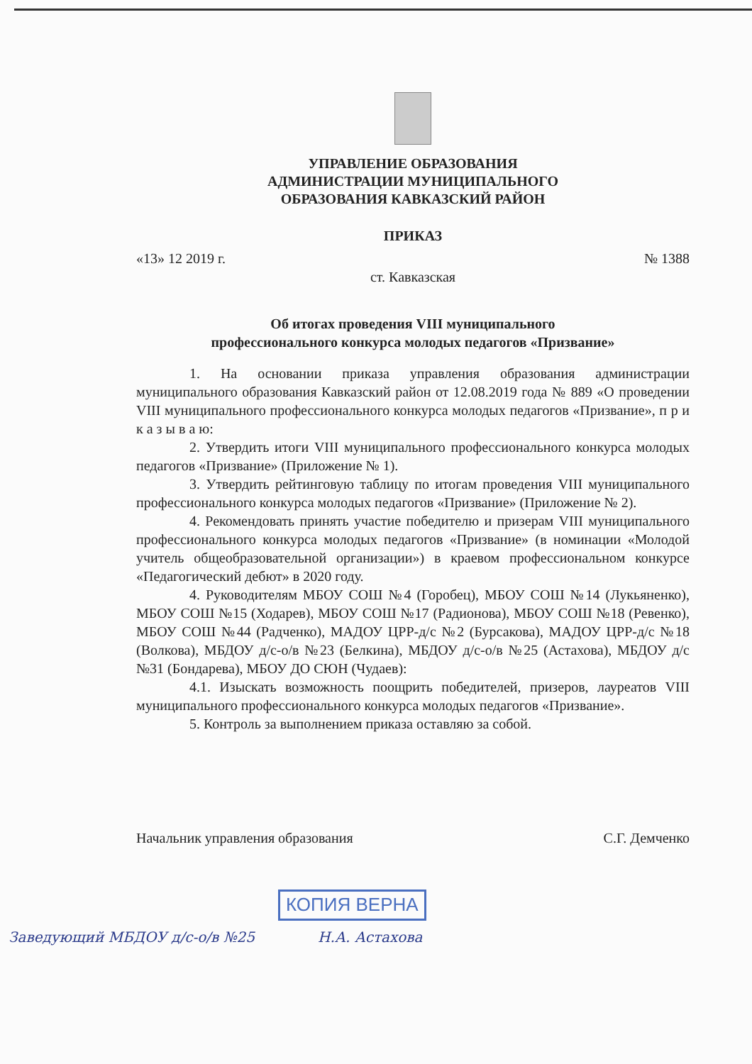УПРАВЛЕНИЕ ОБРАЗОВАНИЯ
АДМИНИСТРАЦИИ МУНИЦИПАЛЬНОГО
ОБРАЗОВАНИЯ КАВКАЗСКИЙ РАЙОН
ПРИКАЗ
«13» 12 2019 г. № 1388
ст. Кавказская
Об итогах проведения VIII муниципального
профессионального конкурса молодых педагогов «Призвание»
1. На основании приказа управления образования администрации муниципального образования Кавказский район от 12.08.2019 года № 889 «О проведении VIII муниципального профессионального конкурса молодых педагогов «Призвание», п р и к а з ы в а ю:
2. Утвердить итоги VIII муниципального профессионального конкурса молодых педагогов «Призвание» (Приложение № 1).
3. Утвердить рейтинговую таблицу по итогам проведения VIII муниципального профессионального конкурса молодых педагогов «Призвание» (Приложение № 2).
4. Рекомендовать принять участие победителю и призерам VIII муниципального профессионального конкурса молодых педагогов «Призвание» (в номинации «Молодой учитель общеобразовательной организации») в краевом профессиональном конкурсе «Педагогический дебют» в 2020 году.
4. Руководителям МБОУ СОШ №4 (Горобец), МБОУ СОШ №14 (Лукьяненко), МБОУ СОШ №15 (Ходарев), МБОУ СОШ №17 (Радионова), МБОУ СОШ №18 (Ревенко), МБОУ СОШ №44 (Радченко), МАДОУ ЦРР-д/с №2 (Бурсакова), МАДОУ ЦРР-д/с №18 (Волкова), МБДОУ д/с-о/в №23 (Белкина), МБДОУ д/с-о/в №25 (Астахова), МБДОУ д/с №31 (Бондарева), МБОУ ДО СЮН (Чудаев):
4.1. Изыскать возможность поощрить победителей, призеров, лауреатов VIII муниципального профессионального конкурса молодых педагогов «Призвание».
5. Контроль за выполнением приказа оставляю за собой.
Начальник управления образования С.Г. Демченко
КОПИЯ ВЕРНА
Заведующий МБДОУ д/с-о/в №25 Н.А. Астахова